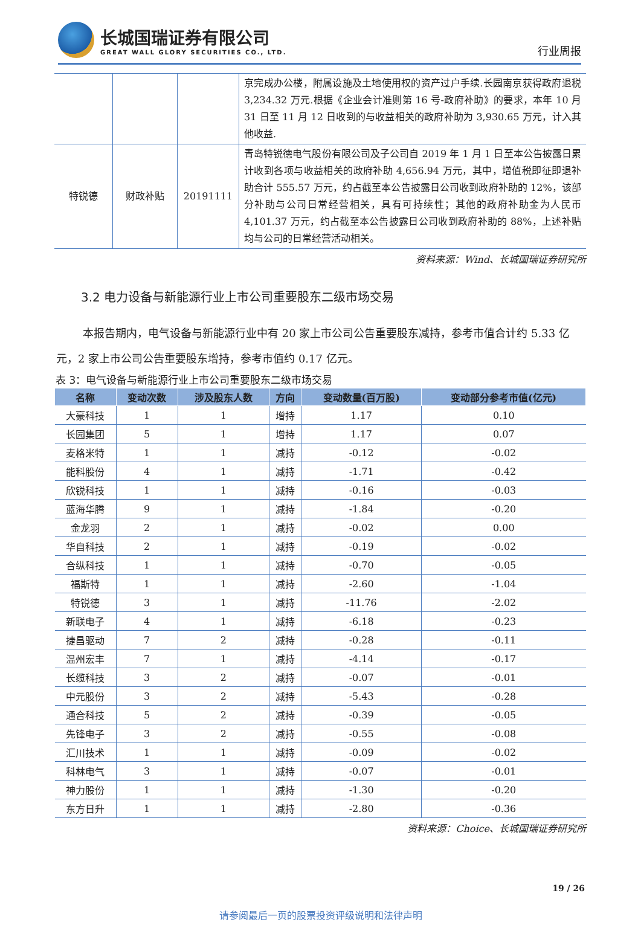长城国瑞证券有限公司
GREAT WALL GLORY SECURITIES CO., LTD.
行业周报
| | | | 京完成办公楼，附属设施及土地使用权的资产过户手续.长园南京获得政府退税 3,234.32 万元.根据《企业会计准则第 16 号-政府补助》的要求，本年 10 月 31 日至 11 月 12 日收到的与收益相关的政府补助为 3,930.65 万元，计入其他收益. |
| 特锐德 | 财政补贴 | 20191111 | 青岛特锐德电气股份有限公司及子公司自 2019 年 1 月 1 日至本公告披露日累计收到各项与收益相关的政府补助 4,656.94 万元，其中，增值税即征即退补助合计 555.57 万元，约占截至本公告披露日公司收到政府补助的 12%，该部分补助与公司日常经营相关，具有可持续性；其他的政府补助金为人民币 4,101.37 万元，约占截至本公告披露日公司收到政府补助的 88%，上述补贴均与公司的日常经营活动相关。 |
资料来源：Wind、长城国瑞证券研究所
3.2 电力设备与新能源行业上市公司重要股东二级市场交易
本报告期内，电气设备与新能源行业中有 20 家上市公司公告重要股东减持，参考市值合计约 5.33 亿元，2 家上市公司公告重要股东增持，参考市值约 0.17 亿元。
表 3：电气设备与新能源行业上市公司重要股东二级市场交易
| 名称 | 变动次数 | 涉及股东人数 | 方向 | 变动数量(百万股) | 变动部分参考市值(亿元) |
| --- | --- | --- | --- | --- | --- |
| 大豪科技 | 1 | 1 | 增持 | 1.17 | 0.10 |
| 长园集团 | 5 | 1 | 增持 | 1.17 | 0.07 |
| 麦格米特 | 1 | 1 | 减持 | -0.12 | -0.02 |
| 能科股份 | 4 | 1 | 减持 | -1.71 | -0.42 |
| 欣锐科技 | 1 | 1 | 减持 | -0.16 | -0.03 |
| 蓝海华腾 | 9 | 1 | 减持 | -1.84 | -0.20 |
| 金龙羽 | 2 | 1 | 减持 | -0.02 | 0.00 |
| 华自科技 | 2 | 1 | 减持 | -0.19 | -0.02 |
| 合纵科技 | 1 | 1 | 减持 | -0.70 | -0.05 |
| 福斯特 | 1 | 1 | 减持 | -2.60 | -1.04 |
| 特锐德 | 3 | 1 | 减持 | -11.76 | -2.02 |
| 新联电子 | 4 | 1 | 减持 | -6.18 | -0.23 |
| 捷昌驱动 | 7 | 2 | 减持 | -0.28 | -0.11 |
| 温州宏丰 | 7 | 1 | 减持 | -4.14 | -0.17 |
| 长缆科技 | 3 | 2 | 减持 | -0.07 | -0.01 |
| 中元股份 | 3 | 2 | 减持 | -5.43 | -0.28 |
| 通合科技 | 5 | 2 | 减持 | -0.39 | -0.05 |
| 先锋电子 | 3 | 2 | 减持 | -0.55 | -0.08 |
| 汇川技术 | 1 | 1 | 减持 | -0.09 | -0.02 |
| 科林电气 | 3 | 1 | 减持 | -0.07 | -0.01 |
| 神力股份 | 1 | 1 | 减持 | -1.30 | -0.20 |
| 东方日升 | 1 | 1 | 减持 | -2.80 | -0.36 |
资料来源：Choice、长城国瑞证券研究所
19 / 26
请参阅最后一页的股票投资评级说明和法律声明